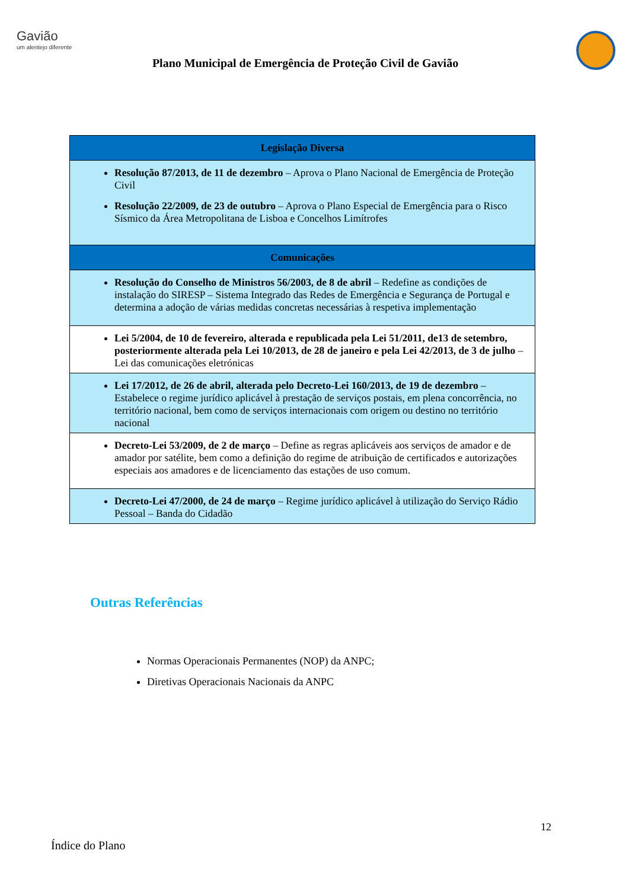Gavião
um alentejo diferente
Plano Municipal de Emergência de Proteção Civil de Gavião
| Legislação Diversa |
| --- |
| Resolução 87/2013, de 11 de dezembro – Aprova o Plano Nacional de Emergência de Proteção Civil Resolução 22/2009, de 23 de outubro – Aprova o Plano Especial de Emergência para o Risco Sísmico da Área Metropolitana de Lisboa e Concelhos Limítrofes |
| Comunicações |
| Resolução do Conselho de Ministros 56/2003, de 8 de abril – Redefine as condições de instalação do SIRESP – Sistema Integrado das Redes de Emergência e Segurança de Portugal e determina a adoção de várias medidas concretas necessárias à respetiva implementação |
| Lei 5/2004, de 10 de fevereiro, alterada e republicada pela Lei 51/2011, de13 de setembro, posteriormente alterada pela Lei 10/2013, de 28 de janeiro e pela Lei 42/2013, de 3 de julho – Lei das comunicações eletrónicas |
| Lei 17/2012, de 26 de abril, alterada pelo Decreto-Lei 160/2013, de 19 de dezembro – Estabelece o regime jurídico aplicável à prestação de serviços postais, em plena concorrência, no território nacional, bem como de serviços internacionais com origem ou destino no território nacional |
| Decreto-Lei 53/2009, de 2 de março – Define as regras aplicáveis aos serviços de amador e de amador por satélite, bem como a definição do regime de atribuição de certificados e autorizações especiais aos amadores e de licenciamento das estações de uso comum. |
| Decreto-Lei 47/2000, de 24 de março – Regime jurídico aplicável à utilização do Serviço Rádio Pessoal – Banda do Cidadão |
Outras Referências
Normas Operacionais Permanentes (NOP) da ANPC;
Diretivas Operacionais Nacionais da ANPC
12
Índice do Plano